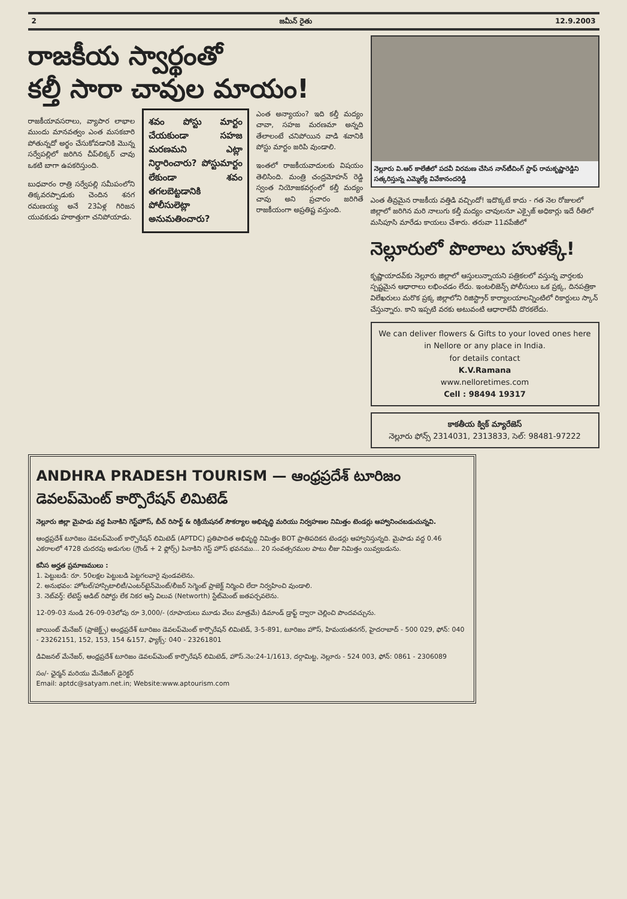2 జమీన్ రైతు 12.9.2003
రాజకీయ స్వార్థంతో
కల్తీ సారా చావుల మాయం!
రాజకీయావసరాలు, వ్యాపార లాభాల ముందు మానవత్వం ఎంత మసకబారి పోతున్నదో అర్థం చేసుకోవడానికి మొన్న సర్వేపల్లిలో జరిగిన చీప్‌లిక్కర్ చావు ఒకటి బాగా ఉపకరిస్తుంది.
బుధవారం రాత్రి సర్వేపల్లి సమీపంలోని తిక్కవరప్పాడుకు చెందిన శనగ రమణయ్య అనే 23ఏళ్ల గిరిజన యువకుడు హఠాత్తుగా చనిపోయాడు.
శవం పోస్టు మార్టం చేయకుండా సహజ మరణమని ఎట్లా నిర్ధారించారు? పోస్టుమార్టం లేకుండా శవం తగలబెట్టడానికి పోలీసులెట్లా అనుమతించారు?
ఎంత అన్యాయం? ఇది కల్తీ మద్యం చావా, సహజ మరణమా అన్నది తేలాలంటే చనిపోయిన వాడి శవానికి పోస్టు మార్టం జరిపి వుండాలి.
ఇంతలో రాజకీయవాదులకు విషయం తెలిసింది. మంత్రి చంద్రమోహన్ రెడ్డి స్వంత నియోజకవర్గంలో కల్తీ మద్యం చావు అని ప్రచారం జరిగితే రాజకీయంగా అప్రతిష్ట వస్తుంది.
నెల్లూరు వి.ఆర్ కాలేజీలో పదవీ విరమణ చేసిన నాన్‌టీచింగ్ స్టాఫ్ రామకృష్ణారెడ్డిని సత్కరిస్తున్న ఎమ్మెల్యే వివేకానందరెడ్డి
ఎంత తీవ్రమైన రాజకీయ వత్తిడి వచ్చిందో! ఇదొక్కటే కాదు - గత నెల రోజులలో జిల్లాలో జరిగిన మరి నాలుగు కల్తీ మద్యం చావులనూ ఎక్సైజ్ అధికార్లు ఇదే రీతిలో మసిపూసి మారేడు కాయలు చేశారు. తరువా 11వపేజీలో
నెల్లూరులో పొలాలు హుళక్కే!
కృష్ణాయాదవ్‌కు నెల్లూరు జిల్లాలో ఆస్తులున్నాయని పత్రికలలో వస్తున్న వార్తలకు స్పష్టమైన ఆధారాలు లభించడం లేదు. ఇంటలిజెన్స్ పోలీసులు ఒక ప్రక్క, దినపత్రికా విలేఖరులు మరొక ప్రక్క జిల్లాలోని రిజిస్ట్రార్ కార్యాలయాలన్నింటిలో రికార్డులు స్కాన్ చేస్తున్నారు. కాని ఇప్పటి వరకు అటువంటి ఆధారాలేవీ దొరకలేదు.
We can deliver flowers & Gifts to your loved ones here in Nellore or any place in India.
for details contact
K.V.Ramana
www.nelloretimes.com
Cell : 98494 19317
కాకతీయ క్విక్ మ్యారేజెస్
నెల్లూరు ఫోన్స్ 2314031, 2313833, సెల్: 98481-97222
ANDHRA PRADESH TOURISM — ఆంధ్రప్రదేశ్ టూరిజం డెవలప్‌మెంట్ కార్పొరేషన్ లిమిటెడ్
నెల్లూరు జిల్లా మైపాడు వద్ద పినాకిని గెస్ట్‌హౌస్, బీచ్ రిసార్ట్ & రిక్రియేషనల్ సౌకర్యాల అభివృద్ధి మరియు నిర్వహణల నిమిత్తం టెండర్లు ఆహ్వానించబడుచున్నవి.
ఆంధ్రప్రదేశ్ టూరిజం డెవలప్‌మెంట్ కార్పొరేషన్ లిమిటెడ్ (APTDC) ప్రతిపాదిత అభివృద్ధి నిమిత్తం BOT ప్రాతిపదికన టెండర్లు ఆహ్వానిస్తున్నది. మైపాడు వద్ద 0.46 ఎకరాలలో 4728 చుదరపు అడుగుల (గ్రౌండ్ + 2 ఫ్లోర్స్) పినాకిని గెస్ట్ హౌస్ భవనము... 20 సంవత్సరముల పాటు లీజు నిమిత్తం యివ్వబడును.
కనీస అర్హత ప్రమాణములు :
1. పెట్టుబడి: రూ. 50లక్షల పెట్టుబడి పెట్టగలవారై వుండవలెను.
2. అనుభవం: హోటల్/హాస్పిటాలిటీ/ఎంటర్‌టైన్‌మెంట్/లీజర్ సెగ్మెంట్ ప్రాజెక్ట్ నిర్మించి లేదా నిర్వహించి వుండాలి.
3. నెట్‌వర్త్: లేటెస్ట్ ఆడిట్ రిపోర్టు లేక నికర ఆస్తి విలువ (Networth) స్టేట్‌మెంట్ జతపర్చవలెను.
12-09-03 నుండి 26-09-03లోపు రూ 3,000/- (రూపాయలు మూడు వేలు మాత్రమే) డిమాండ్ డ్రాఫ్ట్ ద్వారా చెల్లించి పొందవచ్చును.
జాయింట్ మేనేజర్ (ప్రాజెక్ట్స్) ఆంధ్రప్రదేశ్ టూరిజం డెవలప్‌మెంట్ కార్పొరేషన్ లిమిటెడ్, 3-5-891, టూరిజం హౌస్, హిమయతనగర్, హైదరాబాద్ - 500 029, ఫోన్: 040 - 23262151, 152, 153, 154 &157, ఫ్యాక్స్: 040 - 23261801
డివిజనల్ మేనేజర్, ఆంధ్రప్రదేశ్ టూరిజం డెవలప్‌మెంట్ కార్పొరేషన్ లిమిటెడ్, హౌస్.నెం:24-1/1613, దర్గామిట్ట, నెల్లూరు - 524 003, ఫోన్: 0861 - 2306089
సం/- ఛైర్మన్ మరియు మేనేజింగ్ డైరెక్టర్
Email: aptdc@satyam.net.in; Website:www.aptourism.com